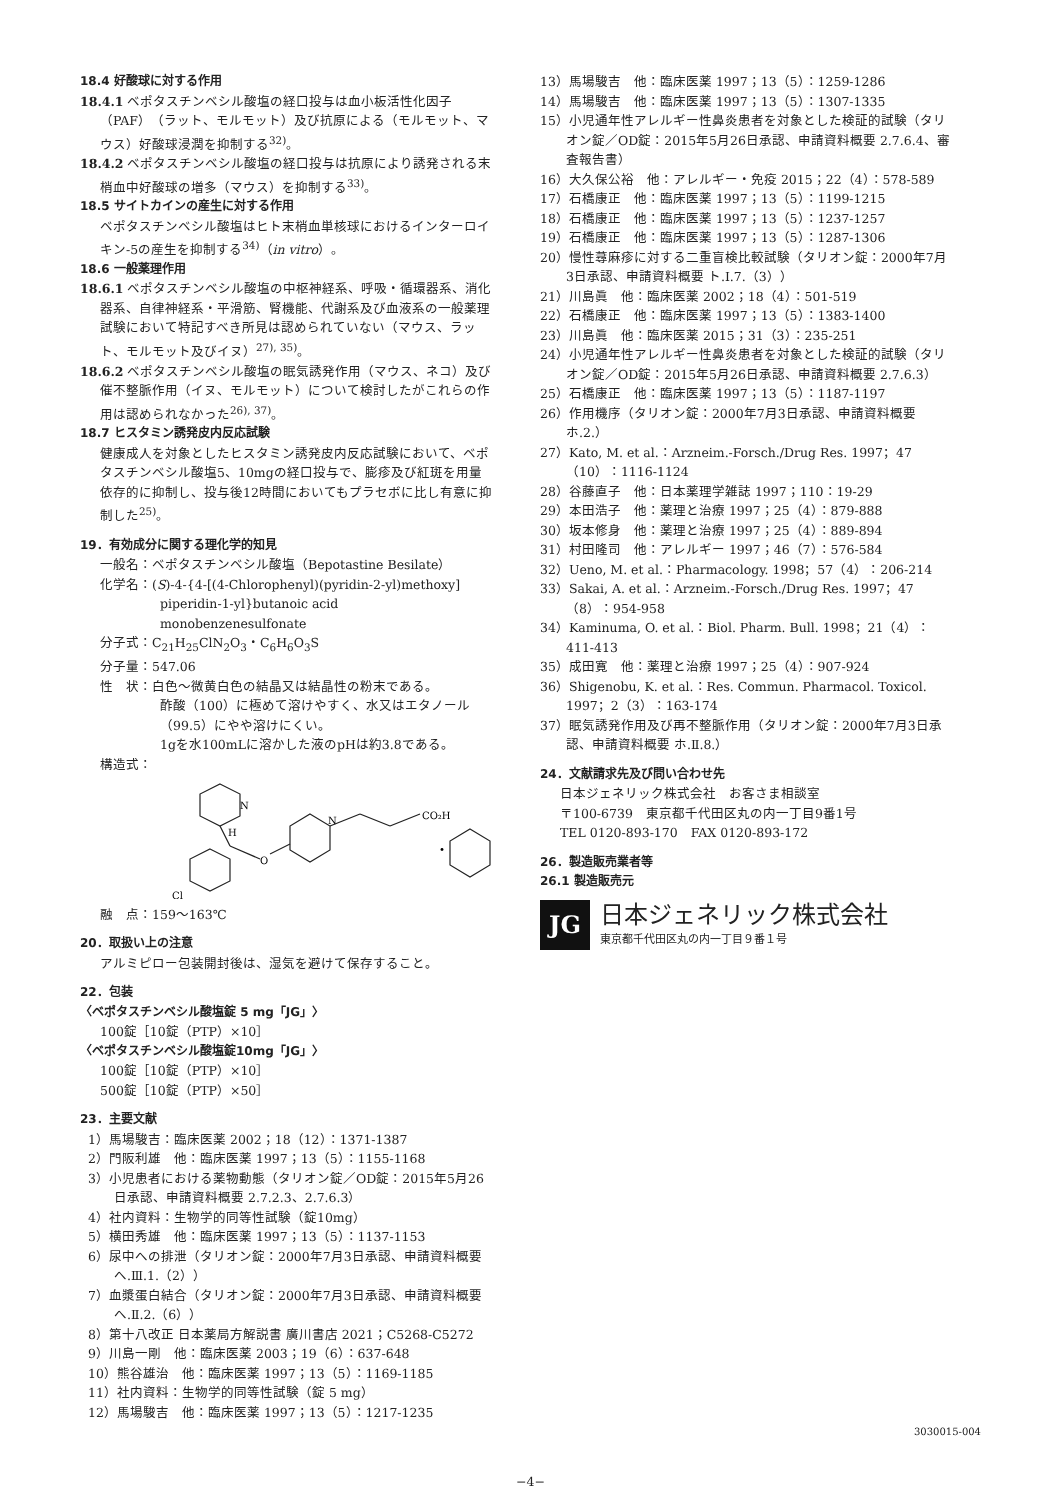18.4 好酸球に対する作用
18.4.1 ベポタスチンベシル酸塩の経口投与は血小板活性化因子（PAF）（ラット、モルモット）及び抗原による（モルモット、マウス）好酸球浸潤を抑制する<sup>32)</sup>。
18.4.2 ベポタスチンベシル酸塩の経口投与は抗原により誘発される末梢血中好酸球の増多（マウス）を抑制する<sup>33)</sup>。
18.5 サイトカインの産生に対する作用
ベポタスチンベシル酸塩はヒト末梢血単核球におけるインターロイキン-5の産生を抑制する<sup>34)</sup>（in vitro）。
18.6 一般薬理作用
18.6.1 ベポタスチンベシル酸塩の中枢神経系、呼吸・循環器系、消化器系、自律神経系・平滑筋、腎機能、代謝系及び血液系の一般薬理試験において特記すべき所見は認められていない（マウス、ラット、モルモット及びイヌ）<sup>27), 35)</sup>。
18.6.2 ベポタスチンベシル酸塩の眠気誘発作用（マウス、ネコ）及び催不整脈作用（イヌ、モルモット）について検討したがこれらの作用は認められなかった<sup>26), 37)</sup>。
18.7 ヒスタミン誘発皮内反応試験
健康成人を対象としたヒスタミン誘発皮内反応試験において、ベポタスチンベシル酸塩5、10mgの経口投与で、膨疹及び紅斑を用量依存的に抑制し、投与後12時間においてもプラセボに比し有意に抑制した<sup>25)</sup>。
19．有効成分に関する理化学的知見
一般名：ベポタスチンベシル酸塩（Bepotastine Besilate）
化学名：(S)-4-{4-[(4-Chlorophenyl)(pyridin-2-yl)methoxy]
piperidin-1-yl}butanoic acid
monobenzenesulfonate
分子式：C<sub>21</sub>H<sub>25</sub>ClN<sub>2</sub>O<sub>3</sub>・C<sub>6</sub>H<sub>6</sub>O<sub>3</sub>S
分子量：547.06
性　状：白色～微黄白色の結晶又は結晶性の粉末である。
酢酸（100）に極めて溶けやすく、水又はエタノール（99.5）にやや溶けにくい。
1gを水100mLに溶かした液のpHは約3.8である。
構造式：
N
H
O
N
CO₂H
・
Cl
融　点：159～163℃
20．取扱い上の注意
アルミピロー包装開封後は、湿気を避けて保存すること。
22．包装
〈ベポタスチンベシル酸塩錠 5 mg「JG」〉
100錠［10錠（PTP）×10］
〈ベポタスチンベシル酸塩錠10mg「JG」〉
100錠［10錠（PTP）×10］
500錠［10錠（PTP）×50］
23．主要文献
1）馬場駿吉：臨床医薬 2002；18（12）：1371-1387
2）門阪利雄　他：臨床医薬 1997；13（5）：1155-1168
3）小児患者における薬物動態（タリオン錠／OD錠：2015年5月26日承認、申請資料概要 2.7.2.3、2.7.6.3）
4）社内資料：生物学的同等性試験（錠10mg）
5）横田秀雄　他：臨床医薬 1997；13（5）：1137-1153
6）尿中への排泄（タリオン錠：2000年7月3日承認、申請資料概要 へ.Ⅲ.1.（2））
7）血漿蛋白結合（タリオン錠：2000年7月3日承認、申請資料概要 へ.Ⅱ.2.（6））
8）第十八改正 日本薬局方解説書 廣川書店 2021；C5268-C5272
9）川島一剛　他：臨床医薬 2003；19（6）：637-648
10）熊谷雄治　他：臨床医薬 1997；13（5）：1169-1185
11）社内資料：生物学的同等性試験（錠 5 mg）
12）馬場駿吉　他：臨床医薬 1997；13（5）：1217-1235
13）馬場駿吉　他：臨床医薬 1997；13（5）：1259-1286
14）馬場駿吉　他：臨床医薬 1997；13（5）：1307-1335
15）小児通年性アレルギー性鼻炎患者を対象とした検証的試験（タリオン錠／OD錠：2015年5月26日承認、申請資料概要 2.7.6.4、審査報告書）
16）大久保公裕　他：アレルギー・免疫 2015；22（4）：578-589
17）石橋康正　他：臨床医薬 1997；13（5）：1199-1215
18）石橋康正　他：臨床医薬 1997；13（5）：1237-1257
19）石橋康正　他：臨床医薬 1997；13（5）：1287-1306
20）慢性蕁麻疹に対する二重盲検比較試験（タリオン錠：2000年7月3日承認、申請資料概要 ト.Ⅰ.7.（3））
21）川島眞　他：臨床医薬 2002；18（4）：501-519
22）石橋康正　他：臨床医薬 1997；13（5）：1383-1400
23）川島眞　他：臨床医薬 2015；31（3）：235-251
24）小児通年性アレルギー性鼻炎患者を対象とした検証的試験（タリオン錠／OD錠：2015年5月26日承認、申請資料概要 2.7.6.3）
25）石橋康正　他：臨床医薬 1997；13（5）：1187-1197
26）作用機序（タリオン錠：2000年7月3日承認、申請資料概要 ホ.2.）
27）Kato, M. et al.：Arzneim.-Forsch./Drug Res. 1997；47（10）：1116-1124
28）谷藤直子　他：日本薬理学雑誌 1997；110：19-29
29）本田浩子　他：薬理と治療 1997；25（4）：879-888
30）坂本修身　他：薬理と治療 1997；25（4）：889-894
31）村田隆司　他：アレルギー 1997；46（7）：576-584
32）Ueno, M. et al.：Pharmacology. 1998；57（4）：206-214
33）Sakai, A. et al.：Arzneim.-Forsch./Drug Res. 1997；47（8）：954-958
34）Kaminuma, O. et al.：Biol. Pharm. Bull. 1998；21（4）：411-413
35）成田寛　他：薬理と治療 1997；25（4）：907-924
36）Shigenobu, K. et al.：Res. Commun. Pharmacol. Toxicol. 1997；2（3）：163-174
37）眠気誘発作用及び再不整脈作用（タリオン錠：2000年7月3日承認、申請資料概要 ホ.Ⅱ.8.）
24．文献請求先及び問い合わせ先
日本ジェネリック株式会社　お客さま相談室
〒100-6739　東京都千代田区丸の内一丁目9番1号
TEL 0120-893-170　FAX 0120-893-172
26．製造販売業者等
26.1 製造販売元
JG
日本ジェネリック株式会社
東京都千代田区丸の内一丁目９番１号
3030015-004
−4−